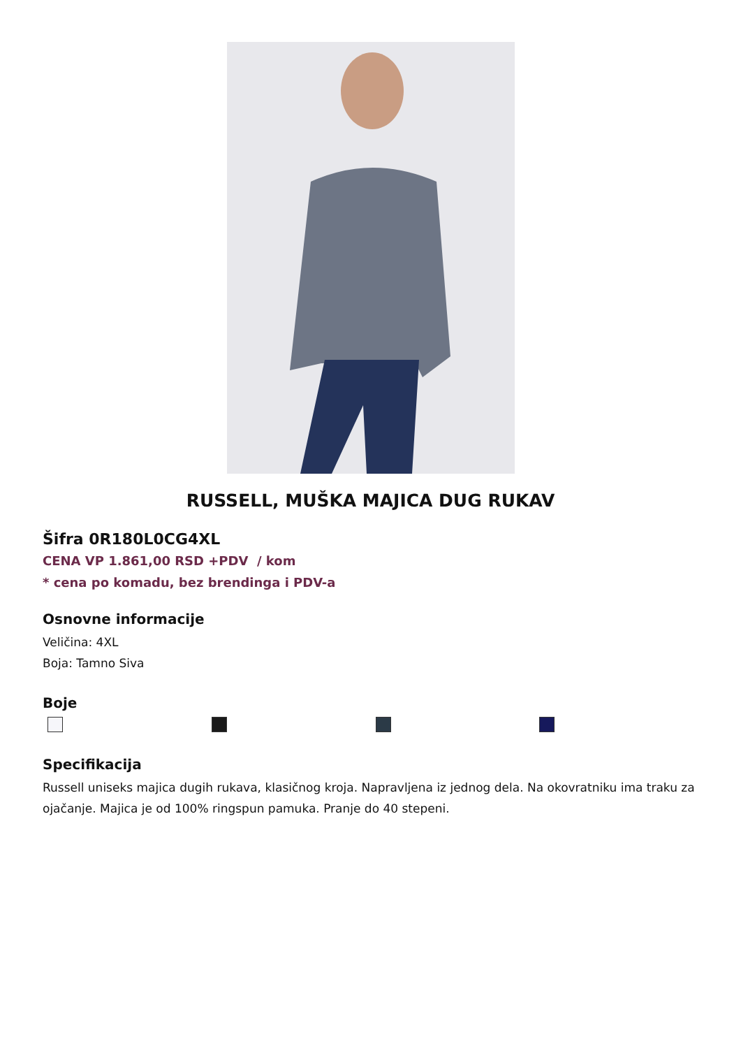RUSSELL, MUŠKA MAJICA DUG RUKAV
Šifra 0R180L0CG4XL
CENA VP 1.861,00 RSD +PDV / kom
* cena po komadu, bez brendinga i PDV-a
Osnovne informacije
Veličina: 4XL
Boja: Tamno Siva
Boje
Specifikacija
Russell uniseks majica dugih rukava, klasičnog kroja. Napravljena iz jednog dela. Na okovratniku ima traku za ojačanje. Majica je od 100% ringspun pamuka. Pranje do 40 stepeni.